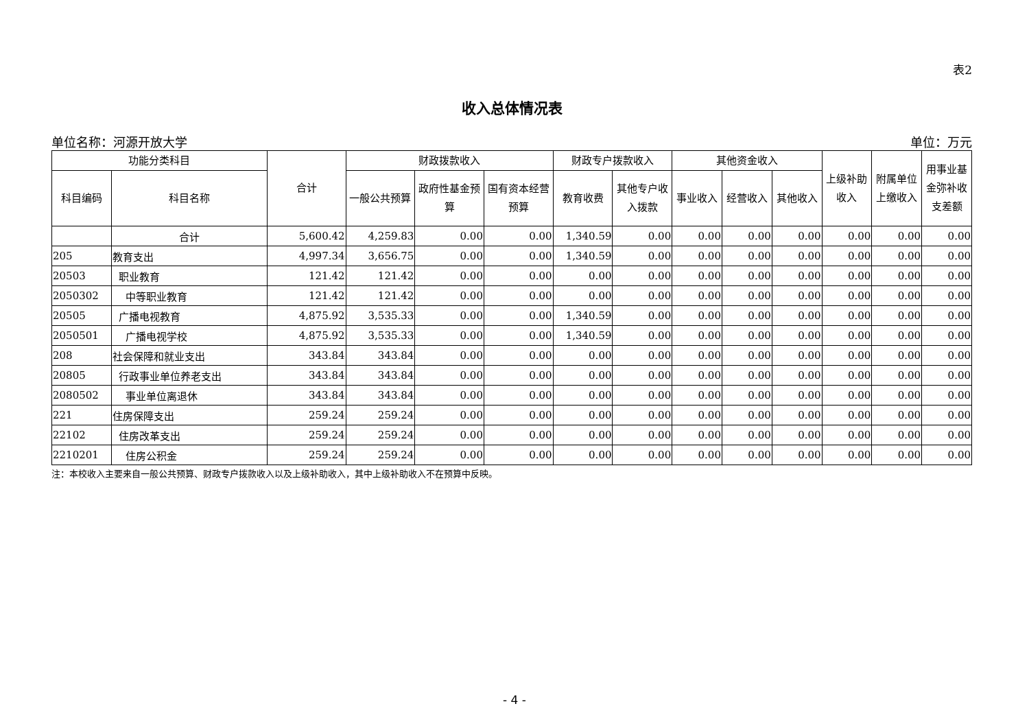表2
收入总体情况表
单位名称：河源开放大学 单位：万元
| 功能分类科目 | | 合计 | 财政拨款收入 | | | 财政专户拨款收入 | | 其他资金收入 | | | 上级补助收入 | 附属单位上缴收入 | 用事业基金弥补收支差额 |
| --- | --- | --- | --- | --- | --- | --- | --- | --- | --- | --- | --- | --- | --- |
| 科目编码 | 科目名称 | | 一般公共预算 | 政府性基金预算 | 国有资本经营预算 | 教育收费 | 其他专户收入拨款 | 事业收入 | 经营收入 | 其他收入 | | | |
| | 合计 | 5,600.42 | 4,259.83 | 0.00 | 0.00 | 1,340.59 | 0.00 | 0.00 | 0.00 | 0.00 | 0.00 | 0.00 | 0.00 |
| 205 | 教育支出 | 4,997.34 | 3,656.75 | 0.00 | 0.00 | 1,340.59 | 0.00 | 0.00 | 0.00 | 0.00 | 0.00 | 0.00 | 0.00 |
| 20503 | 职业教育 | 121.42 | 121.42 | 0.00 | 0.00 | 0.00 | 0.00 | 0.00 | 0.00 | 0.00 | 0.00 | 0.00 | 0.00 |
| 2050302 | 中等职业教育 | 121.42 | 121.42 | 0.00 | 0.00 | 0.00 | 0.00 | 0.00 | 0.00 | 0.00 | 0.00 | 0.00 | 0.00 |
| 20505 | 广播电视教育 | 4,875.92 | 3,535.33 | 0.00 | 0.00 | 1,340.59 | 0.00 | 0.00 | 0.00 | 0.00 | 0.00 | 0.00 | 0.00 |
| 2050501 | 广播电视学校 | 4,875.92 | 3,535.33 | 0.00 | 0.00 | 1,340.59 | 0.00 | 0.00 | 0.00 | 0.00 | 0.00 | 0.00 | 0.00 |
| 208 | 社会保障和就业支出 | 343.84 | 343.84 | 0.00 | 0.00 | 0.00 | 0.00 | 0.00 | 0.00 | 0.00 | 0.00 | 0.00 | 0.00 |
| 20805 | 行政事业单位养老支出 | 343.84 | 343.84 | 0.00 | 0.00 | 0.00 | 0.00 | 0.00 | 0.00 | 0.00 | 0.00 | 0.00 | 0.00 |
| 2080502 | 事业单位离退休 | 343.84 | 343.84 | 0.00 | 0.00 | 0.00 | 0.00 | 0.00 | 0.00 | 0.00 | 0.00 | 0.00 | 0.00 |
| 221 | 住房保障支出 | 259.24 | 259.24 | 0.00 | 0.00 | 0.00 | 0.00 | 0.00 | 0.00 | 0.00 | 0.00 | 0.00 | 0.00 |
| 22102 | 住房改革支出 | 259.24 | 259.24 | 0.00 | 0.00 | 0.00 | 0.00 | 0.00 | 0.00 | 0.00 | 0.00 | 0.00 | 0.00 |
| 2210201 | 住房公积金 | 259.24 | 259.24 | 0.00 | 0.00 | 0.00 | 0.00 | 0.00 | 0.00 | 0.00 | 0.00 | 0.00 | 0.00 |
注：本校收入主要来自一般公共预算、财政专户拨款收入以及上级补助收入，其中上级补助收入不在预算中反映。
- 4 -